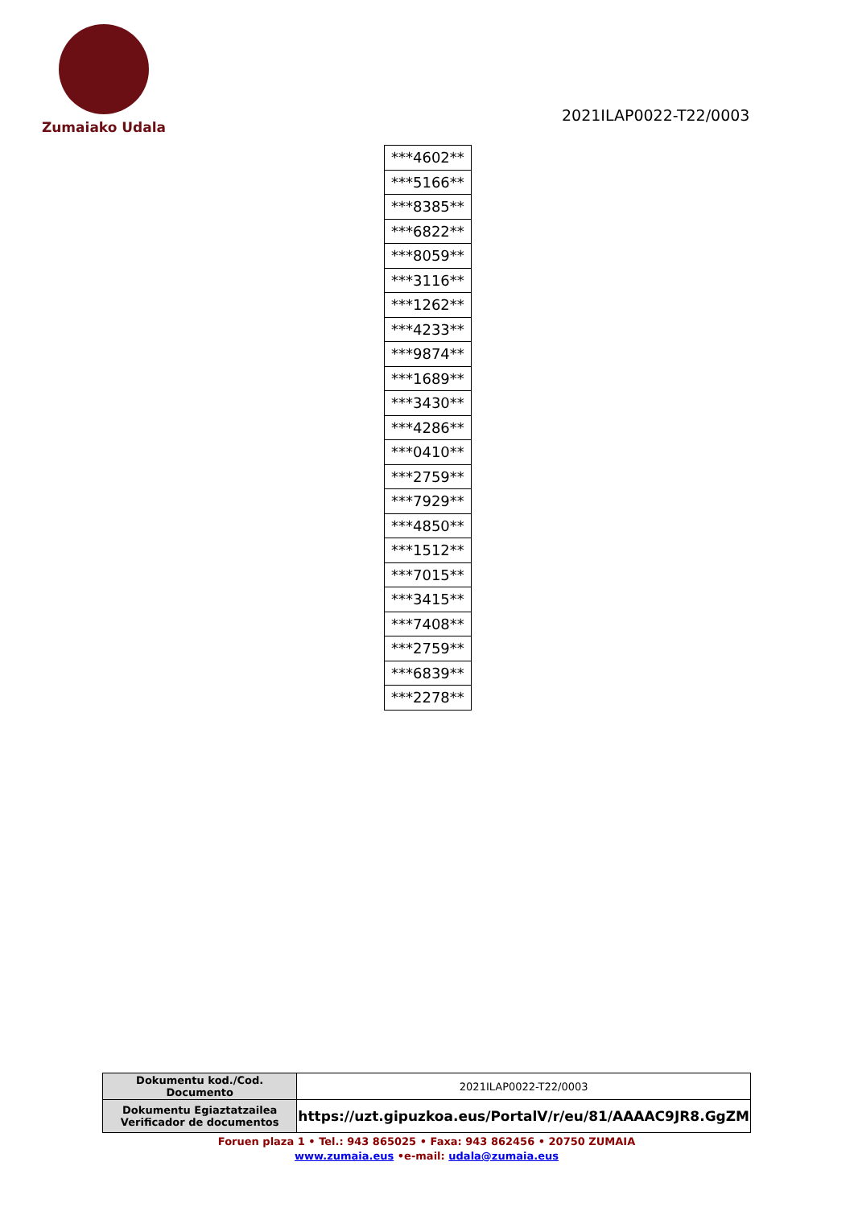Zumaiako Udala
2021ILAP0022-T22/0003
| ***4602** |
| ***5166** |
| ***8385** |
| ***6822** |
| ***8059** |
| ***3116** |
| ***1262** |
| ***4233** |
| ***9874** |
| ***1689** |
| ***3430** |
| ***4286** |
| ***0410** |
| ***2759** |
| ***7929** |
| ***4850** |
| ***1512** |
| ***7015** |
| ***3415** |
| ***7408** |
| ***2759** |
| ***6839** |
| ***2278** |
| Dokumentu kod./Cod. Documento | 2021ILAP0022-T22/0003 |
| Dokumentu Egiaztatzailea Verificador de documentos | https://uzt.gipuzkoa.eus/PortalV/r/eu/81/AAAAC9JR8.GgZM |
Foruen plaza 1 • Tel.: 943 865025 • Faxa: 943 862456 • 20750 ZUMAIA
www.zumaia.eus •e-mail: udala@zumaia.eus